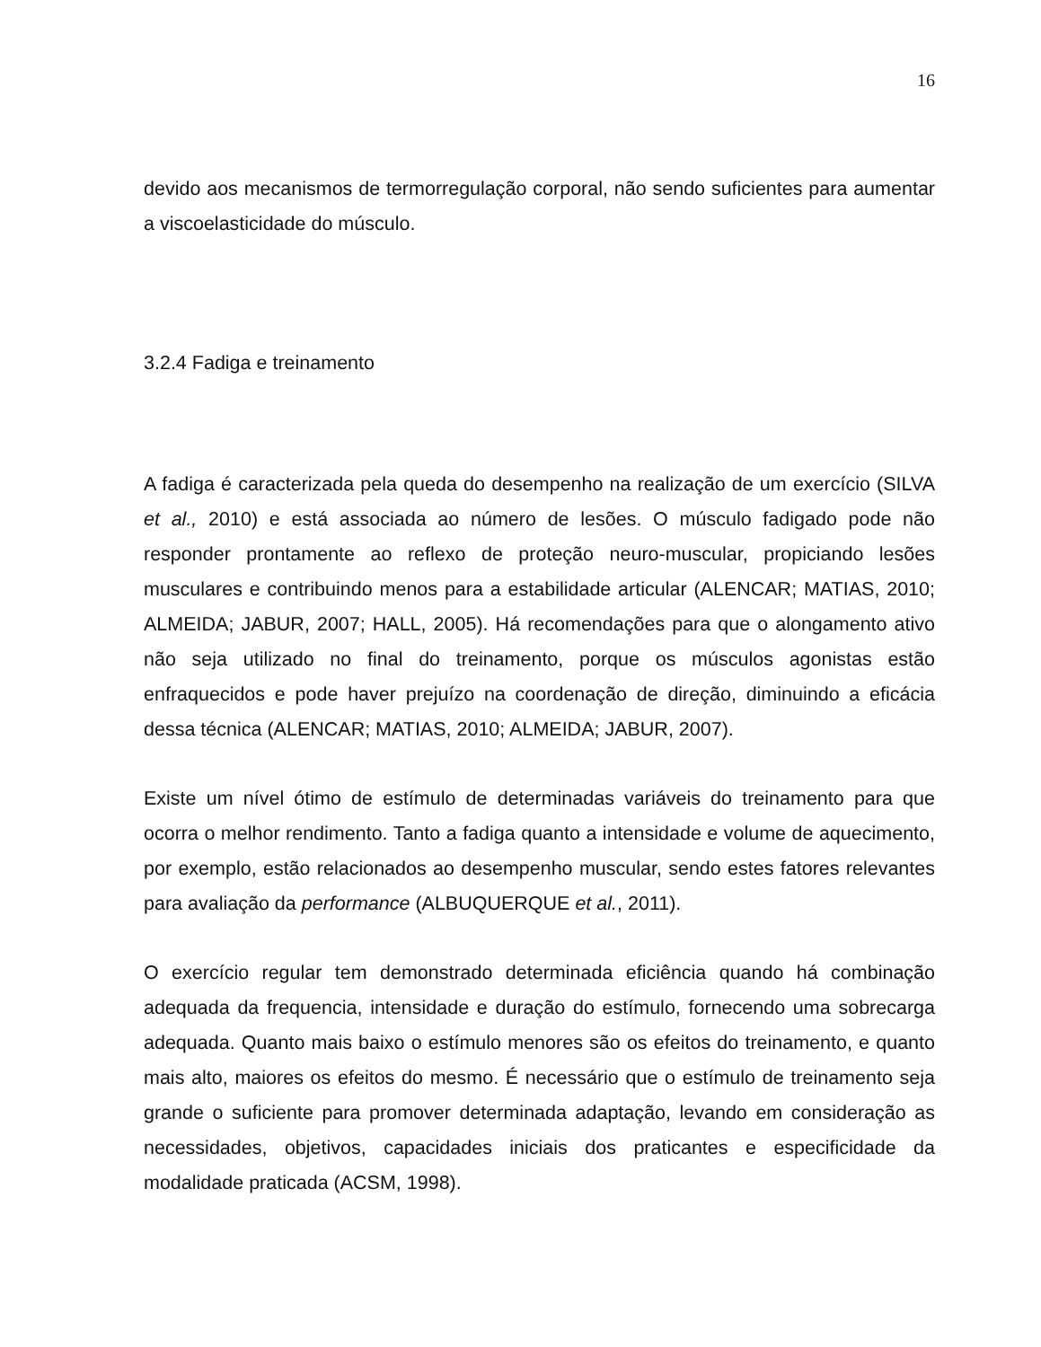16
devido aos mecanismos de termorregulação corporal, não sendo suficientes para aumentar a viscoelasticidade do músculo.
3.2.4 Fadiga e treinamento
A fadiga é caracterizada pela queda do desempenho na realização de um exercício (SILVA et al., 2010) e está associada ao número de lesões. O músculo fadigado pode não responder prontamente ao reflexo de proteção neuro-muscular, propiciando lesões musculares e contribuindo menos para a estabilidade articular (ALENCAR; MATIAS, 2010; ALMEIDA; JABUR, 2007; HALL, 2005). Há recomendações para que o alongamento ativo não seja utilizado no final do treinamento, porque os músculos agonistas estão enfraquecidos e pode haver prejuízo na coordenação de direção, diminuindo a eficácia dessa técnica (ALENCAR; MATIAS, 2010; ALMEIDA; JABUR, 2007).
Existe um nível ótimo de estímulo de determinadas variáveis do treinamento para que ocorra o melhor rendimento. Tanto a fadiga quanto a intensidade e volume de aquecimento, por exemplo, estão relacionados ao desempenho muscular, sendo estes fatores relevantes para avaliação da performance (ALBUQUERQUE et al., 2011).
O exercício regular tem demonstrado determinada eficiência quando há combinação adequada da frequencia, intensidade e duração do estímulo, fornecendo uma sobrecarga adequada. Quanto mais baixo o estímulo menores são os efeitos do treinamento, e quanto mais alto, maiores os efeitos do mesmo. É necessário que o estímulo de treinamento seja grande o suficiente para promover determinada adaptação, levando em consideração as necessidades, objetivos, capacidades iniciais dos praticantes e especificidade da modalidade praticada (ACSM, 1998).